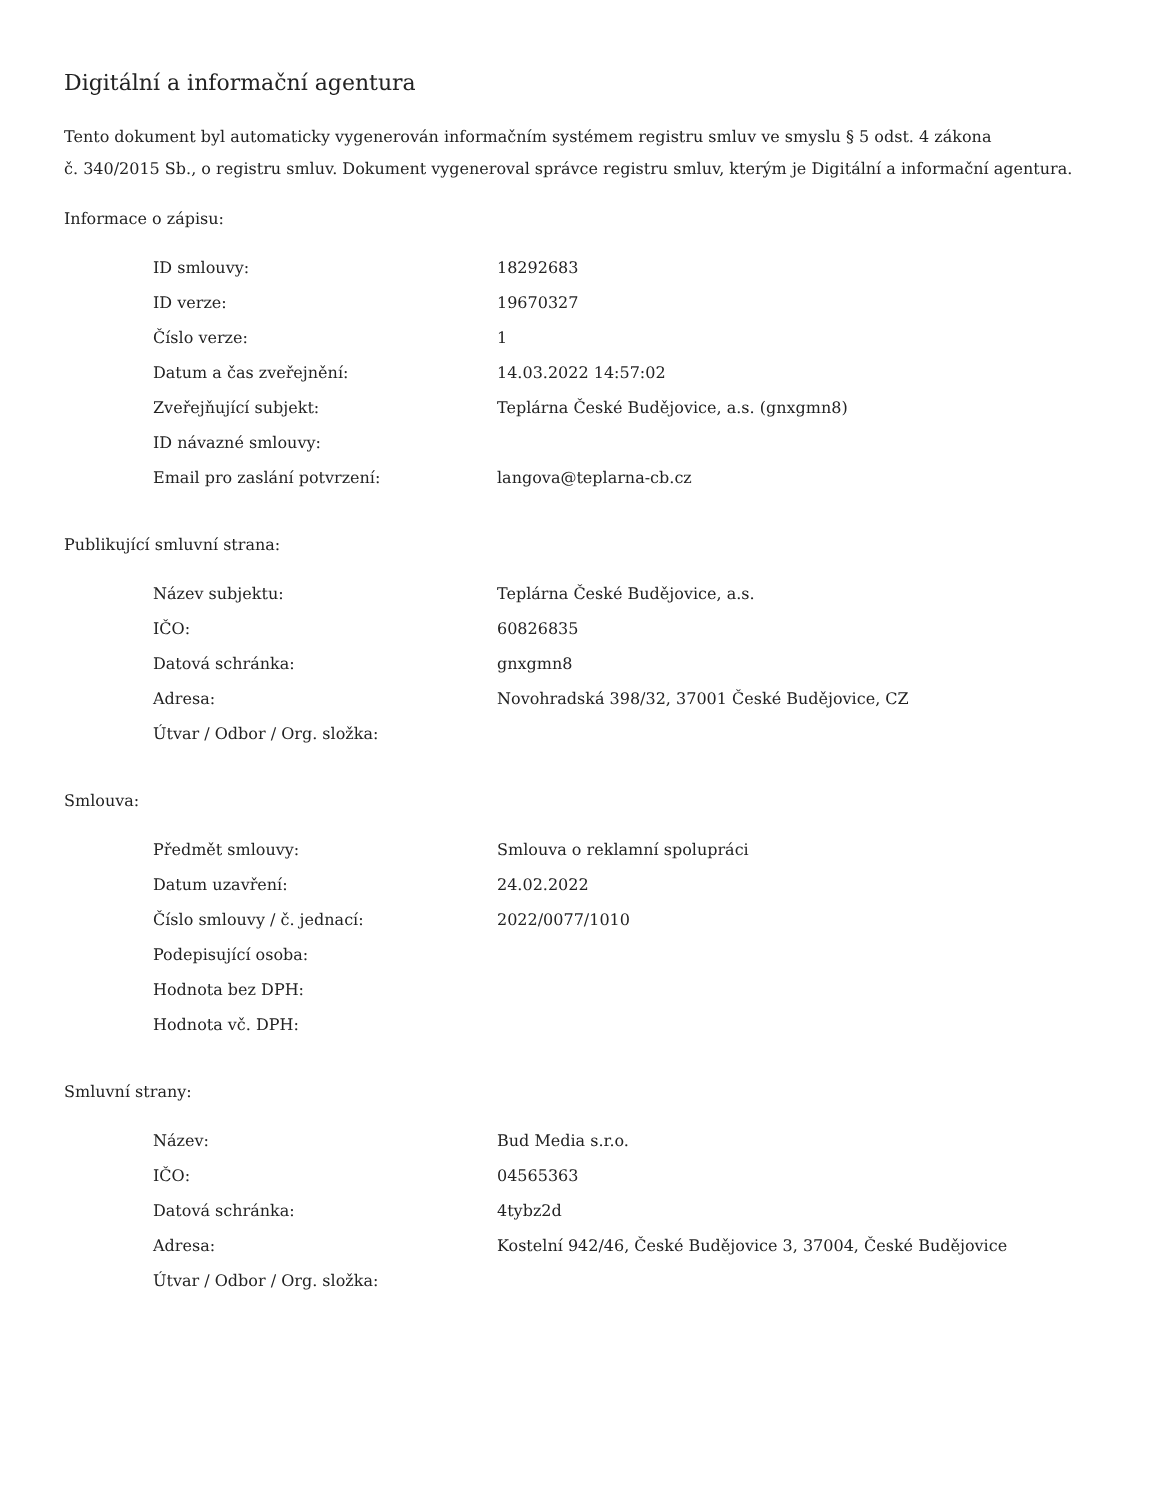Digitální a informační agentura
Tento dokument byl automaticky vygenerován informačním systémem registru smluv ve smyslu § 5 odst. 4 zákona
č. 340/2015 Sb., o registru smluv. Dokument vygeneroval správce registru smluv, kterým je Digitální a informační agentura.
Informace o zápisu:
| ID smlouvy: | 18292683 |
| ID verze: | 19670327 |
| Číslo verze: | 1 |
| Datum a čas zveřejnění: | 14.03.2022 14:57:02 |
| Zveřejňující subjekt: | Teplárna České Budějovice, a.s. (gnxgmn8) |
| ID návazné smlouvy: | |
| Email pro zaslání potvrzení: | langova@teplarna-cb.cz |
Publikující smluvní strana:
| Název subjektu: | Teplárna České Budějovice, a.s. |
| IČO: | 60826835 |
| Datová schránka: | gnxgmn8 |
| Adresa: | Novohradská 398/32, 37001 České Budějovice, CZ |
| Útvar / Odbor / Org. složka: | |
Smlouva:
| Předmět smlouvy: | Smlouva o reklamní spolupráci |
| Datum uzavření: | 24.02.2022 |
| Číslo smlouvy / č. jednací: | 2022/0077/1010 |
| Podepisující osoba: | |
| Hodnota bez DPH: | |
| Hodnota vč. DPH: | |
Smluvní strany:
| Název: | Bud Media s.r.o. |
| IČO: | 04565363 |
| Datová schránka: | 4tybz2d |
| Adresa: | Kostelní 942/46, České Budějovice 3, 37004, České Budějovice |
| Útvar / Odbor / Org. složka: | |